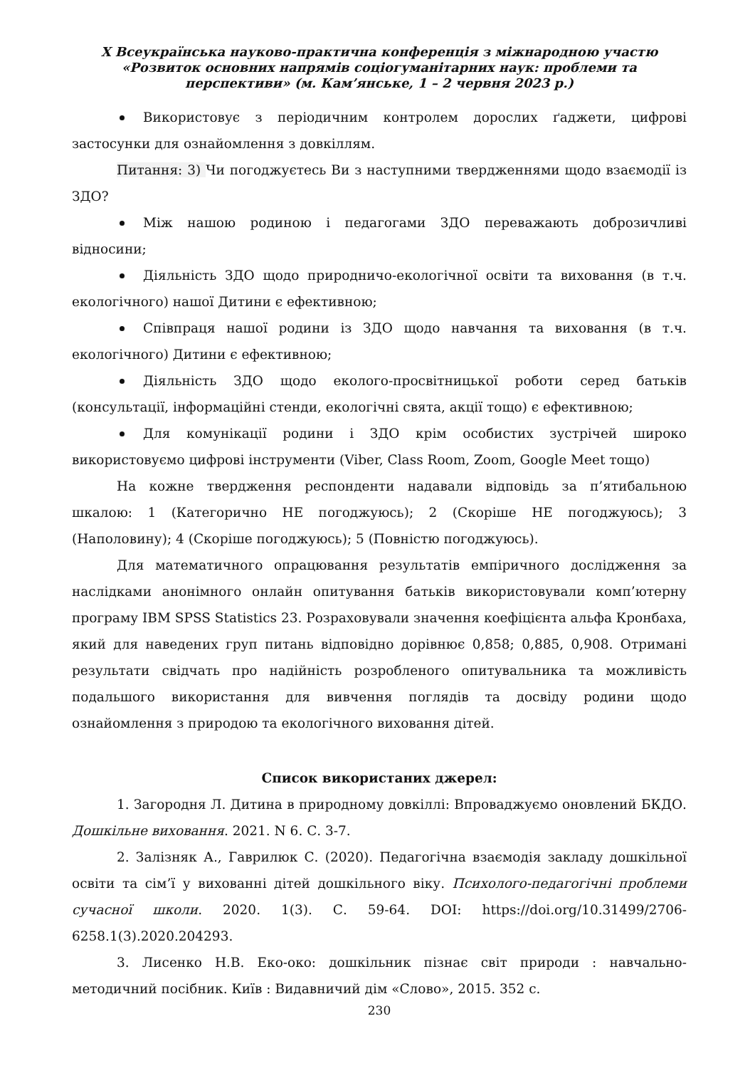X Всеукраїнська науково-практична конференція з міжнародною участю
«Розвиток основних напрямів соціогуманітарних наук: проблеми та
перспективи» (м. Кам’янське, 1 – 2 червня 2023 р.)
Використовує з періодичним контролем дорослих ґаджети, цифрові застосунки для ознайомлення з довкіллям.
Питання: 3) Чи погоджуєтесь Ви з наступними твердженнями щодо взаємодії із ЗДО?
Між нашою родиною і педагогами ЗДО переважають доброзичливі відносини;
Діяльність ЗДО щодо природничо-екологічної освіти та виховання (в т.ч. екологічного) нашої Дитини є ефективною;
Співпраця нашої родини із ЗДО щодо навчання та виховання (в т.ч. екологічного) Дитини є ефективною;
Діяльність ЗДО щодо еколого-просвітницької роботи серед батьків (консультації, інформаційні стенди, екологічні свята, акції тощо) є ефективною;
Для комунікації родини і ЗДО крім особистих зустрічей широко використовуємо цифрові інструменти (Viber, Class Room, Zoom, Google Meet тощо)
На кожне твердження респонденти надавали відповідь за п’ятибальною шкалою: 1 (Категорично НЕ погоджуюсь); 2 (Скоріше НЕ погоджуюсь); 3 (Наполовину); 4 (Скоріше погоджуюсь); 5 (Повністю погоджуюсь).
Для математичного опрацювання результатів емпіричного дослідження за наслідками анонімного онлайн опитування батьків використовували комп’ютерну програму IBM SPSS Statistics 23. Розраховували значення коефіцієнта альфа Кронбаха, який для наведених груп питань відповідно дорівнює 0,858; 0,885, 0,908. Отримані результати свідчать про надійність розробленого опитувальника та можливість подальшого використання для вивчення поглядів та досвіду родини щодо ознайомлення з природою та екологічного виховання дітей.
Список використаних джерел:
1. Загородня Л. Дитина в природному довкіллі: Впроваджуємо оновлений БКДО. Дошкільне виховання. 2021. N 6. С. 3-7.
2. Залізняк А., Гаврилюк С. (2020). Педагогічна взаємодія закладу дошкільної освіти та сім’ї у вихованні дітей дошкільного віку. Психолого-педагогічні проблеми сучасної школи. 2020. 1(3). С. 59-64. DOI: https://doi.org/10.31499/2706-6258.1(3).2020.204293.
3. Лисенко Н.В. Еко-око: дошкільник пізнає світ природи : навчально-методичний посібник. Київ : Видавничий дім «Слово», 2015. 352 с.
230